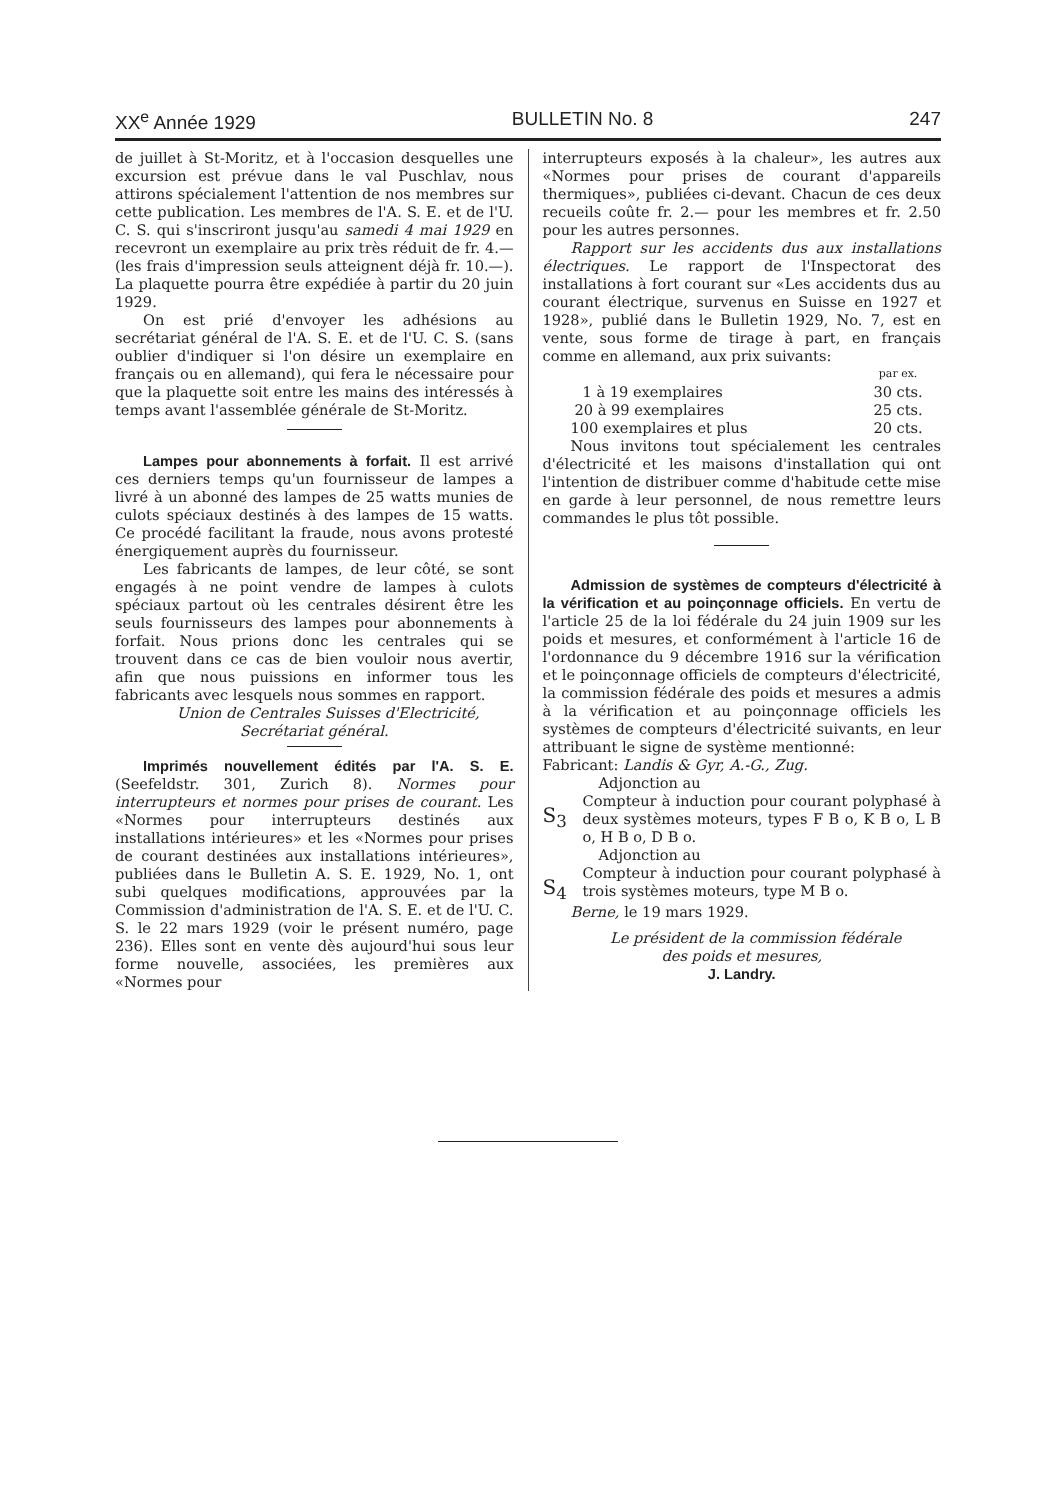XX<sup>e</sup> Année 1929 BULLETIN No. 8 247
de juillet à St-Moritz, et à l'occasion desquelles une excursion est prévue dans le val Puschlav, nous attirons spécialement l'attention de nos membres sur cette publication. Les membres de l'A. S. E. et de l'U. C. S. qui s'inscriront jusqu'au samedi 4 mai 1929 en recevront un exemplaire au prix très réduit de fr. 4.— (les frais d'impression seuls atteignent déjà fr. 10.—). La plaquette pourra être expédiée à partir du 20 juin 1929.
On est prié d'envoyer les adhésions au secrétariat général de l'A. S. E. et de l'U. C. S. (sans oublier d'indiquer si l'on désire un exemplaire en français ou en allemand), qui fera le nécessaire pour que la plaquette soit entre les mains des intéressés à temps avant l'assemblée générale de St-Moritz.
Lampes pour abonnements à forfait. Il est arrivé ces derniers temps qu'un fournisseur de lampes a livré à un abonné des lampes de 25 watts munies de culots spéciaux destinés à des lampes de 15 watts. Ce procédé facilitant la fraude, nous avons protesté énergiquement auprès du fournisseur.
Les fabricants de lampes, de leur côté, se sont engagés à ne point vendre de lampes à culots spéciaux partout où les centrales désirent être les seuls fournisseurs des lampes pour abonnements à forfait. Nous prions donc les centrales qui se trouvent dans ce cas de bien vouloir nous avertir, afin que nous puissions en informer tous les fabricants avec lesquels nous sommes en rapport.
Union de Centrales Suisses d'Electricité,
Secrétariat général.
Imprimés nouvellement édités par l'A. S. E. (Seefeldstr. 301, Zurich 8). Normes pour interrupteurs et normes pour prises de courant. Les «Normes pour interrupteurs destinés aux installations intérieures» et les «Normes pour prises de courant destinées aux installations intérieures», publiées dans le Bulletin A. S. E. 1929, No. 1, ont subi quelques modifications, approuvées par la Commission d'administration de l'A. S. E. et de l'U. C. S. le 22 mars 1929 (voir le présent numéro, page 236). Elles sont en vente dès aujourd'hui sous leur forme nouvelle, associées, les premières aux «Normes pour
interrupteurs exposés à la chaleur», les autres aux «Normes pour prises de courant d'appareils thermiques», publiées ci-devant. Chacun de ces deux recueils coûte fr. 2.— pour les membres et fr. 2.50 pour les autres personnes.
Rapport sur les accidents dus aux installations électriques. Le rapport de l'Inspectorat des installations à fort courant sur «Les accidents dus au courant électrique, survenus en Suisse en 1927 et 1928», publié dans le Bulletin 1929, No. 7, est en vente, sous forme de tirage à part, en français comme en allemand, aux prix suivants:
| | par ex. |
| 1 à 19 exemplaires | 30 cts. |
| 20 à 99 exemplaires | 25 cts. |
| 100 exemplaires et plus | 20 cts. |
Nous invitons tout spécialement les centrales d'électricité et les maisons d'installation qui ont l'intention de distribuer comme d'habitude cette mise en garde à leur personnel, de nous remettre leurs commandes le plus tôt possible.
Admission de systèmes de compteurs d'électricité à la vérification et au poinçonnage officiels. En vertu de l'article 25 de la loi fédérale du 24 juin 1909 sur les poids et mesures, et conformément à l'article 16 de l'ordonnance du 9 décembre 1916 sur la vérification et le poinçonnage officiels de compteurs d'électricité, la commission fédérale des poids et mesures a admis à la vérification et au poinçonnage officiels les systèmes de compteurs d'électricité suivants, en leur attribuant le signe de système mentionné:
Fabricant: Landis & Gyr, A.-G., Zug.
Adjonction au
S<sub>3</sub>
Compteur à induction pour courant polyphasé à deux systèmes moteurs, types F B o, K B o, L B o, H B o, D B o.
Adjonction au
S<sub>4</sub>
Compteur à induction pour courant polyphasé à trois systèmes moteurs, type M B o.
Berne, le 19 mars 1929.
Le président de la commission fédérale
des poids et mesures,
J. Landry.